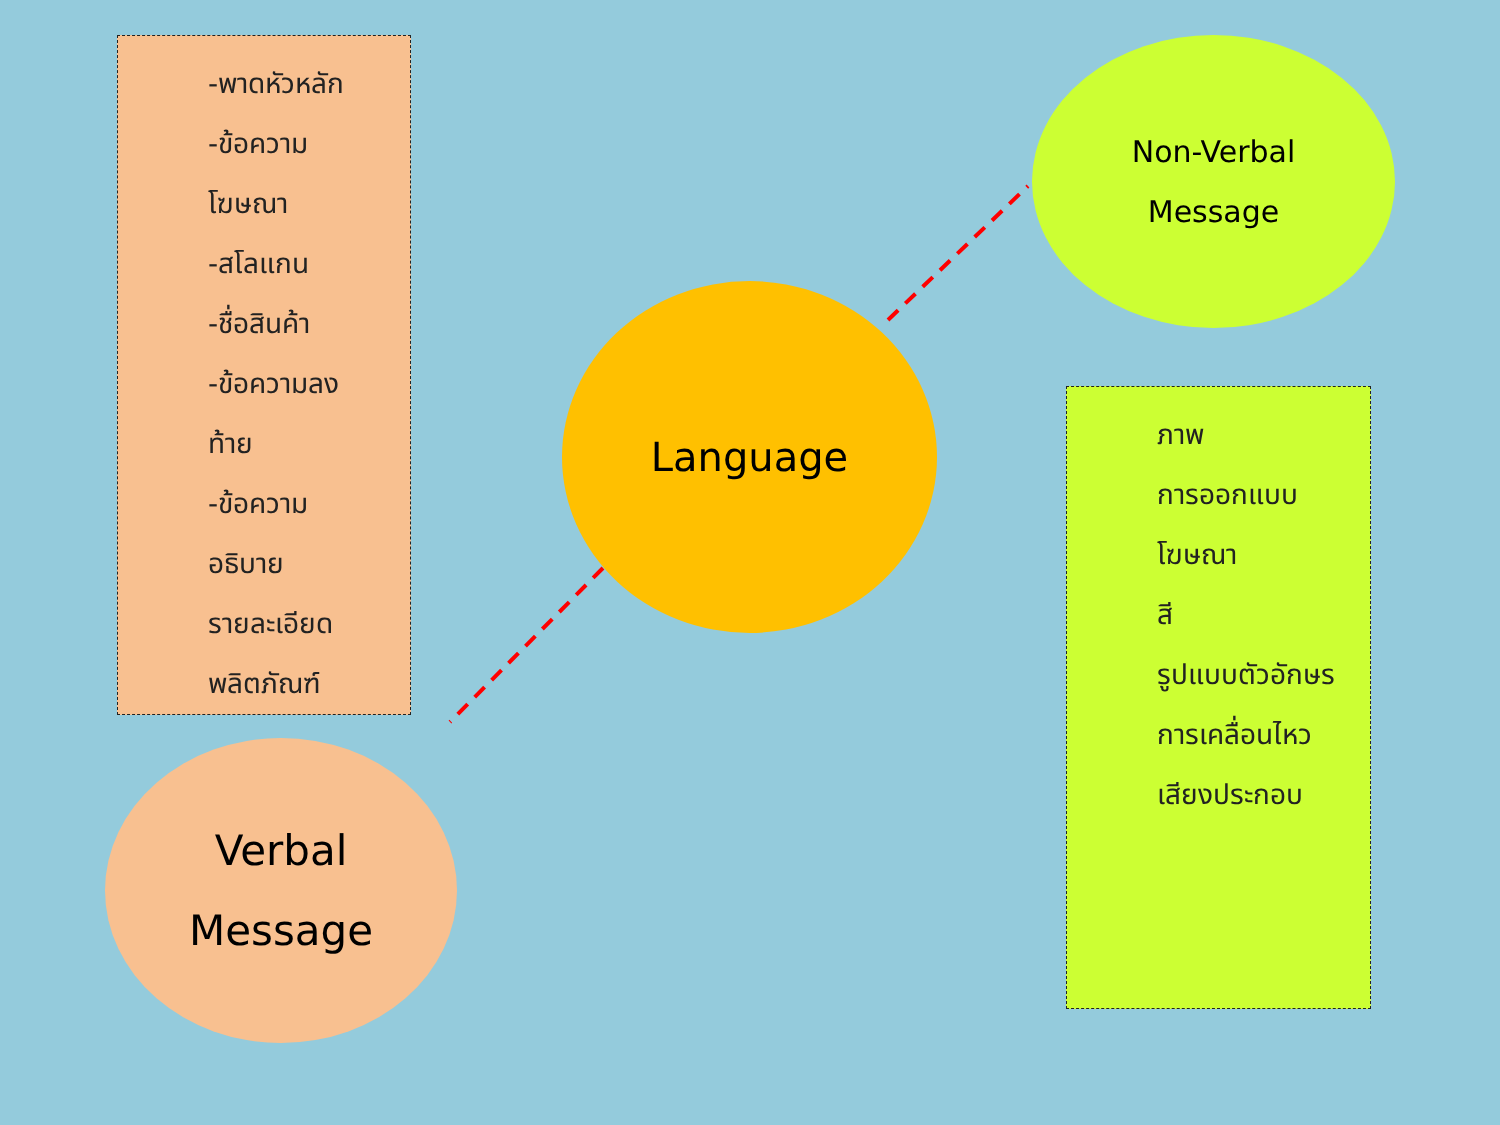-พาดหัวหลัก
-ข้อความ
โฆษณา
-สโลแกน
-ชื่อสินค้า
-ข้อความลง
ท้าย
-ข้อความ
อธิบาย
รายละเอียด
พลิตภัณฑ์
Non-Verbal
Message
Language
ภาพ
การออกแบบ
โฆษณา
สี
รูปแบบตัวอักษร
การเคลื่อนไหว
เสียงประกอบ
Verbal
Message